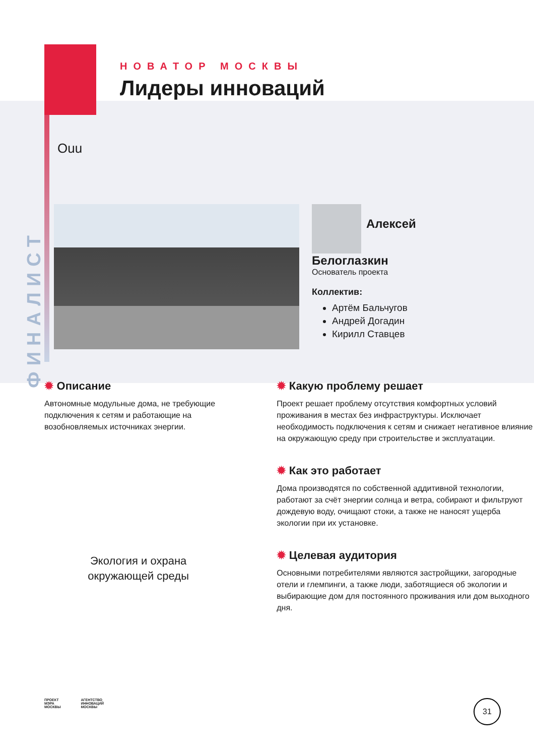НОВАТОР МОСКВЫ
Лидеры инноваций
Ouu
Алексей Белоглазкин
Основатель проекта
Коллектив:
Артём Бальчугов
Андрей Догадин
Кирилл Ставцев
✹ Описание
Автономные модульные дома, не требующие подключения к сетям и работающие на возобновляемых источниках энергии.
Экология и охрана
окружающей среды
✹ Какую проблему решает
Проект решает проблему отсутствия комфортных условий проживания в местах без инфраструктуры. Исключает необходимость подключения к сетям и снижает негативное влияние на окружающую среду при строительстве и эксплуатации.
✹ Как это работает
Дома производятся по собственной аддитивной технологии, работают за счёт энергии солнца и ветра, собирают и фильтруют дождевую воду, очищают стоки, а также не наносят ущерба экологии при их установке.
✹ Целевая аудитория
Основными потребителями являются застройщики, загородные отели и глемпинги, а также люди, заботящиеся об экологии и выбирающие дом для постоянного проживания или дом выходного дня.
ФИНАЛИСТ
ПРОЕКТ
МЭРА
МОСКВЫ
АГЕНТСТВО
ИННОВАЦИЙ
МОСКВЫ
31